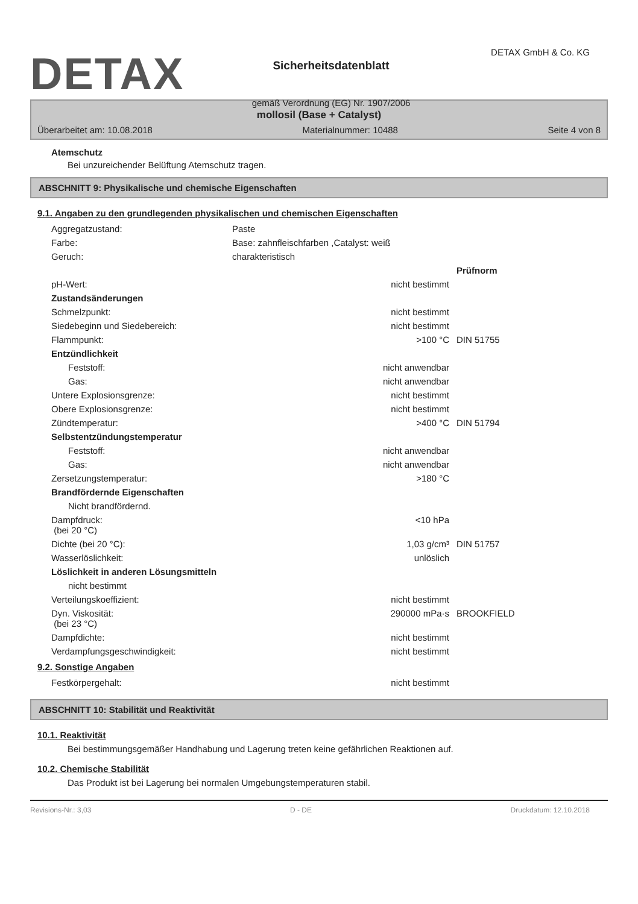DETAX
Sicherheitsdatenblatt
gemäß Verordnung (EG) Nr. 1907/2006
DETAX GmbH & Co. KG
mollosil (Base + Catalyst)
Überarbeitet am: 10.08.2018 Materialnummer: 10488 Seite 4 von 8
Atemschutz
Bei unzureichender Belüftung Atemschutz tragen.
ABSCHNITT 9: Physikalische und chemische Eigenschaften
9.1. Angaben zu den grundlegenden physikalischen und chemischen Eigenschaften
| Aggregatzustand: | Paste |
| Farbe: | Base: zahnfleischfarben ,Catalyst: weiß |
| Geruch: | charakteristisch |
| | | Prüfnorm |
| pH-Wert: | nicht bestimmt | |
| Zustandsänderungen | | |
| Schmelzpunkt: | nicht bestimmt | |
| Siedebeginn und Siedebereich: | nicht bestimmt | |
| Flammpunkt: | >100 °C | DIN 51755 |
| Entzündlichkeit | | |
| Feststoff: | nicht anwendbar | |
| Gas: | nicht anwendbar | |
| Untere Explosionsgrenze: | nicht bestimmt | |
| Obere Explosionsgrenze: | nicht bestimmt | |
| Zündtemperatur: | >400 °C | DIN 51794 |
| Selbstentzündungstemperatur | | |
| Feststoff: | nicht anwendbar | |
| Gas: | nicht anwendbar | |
| Zersetzungstemperatur: | >180 °C | |
| Brandfördernde Eigenschaften | | |
| Nicht brandfördernd. | | |
| Dampfdruck: (bei 20 °C) | <10 hPa | |
| Dichte (bei 20 °C): | 1,03 g/cm³ | DIN 51757 |
| Wasserlöslichkeit: | unlöslich | |
| Löslichkeit in anderen Lösungsmitteln | | |
| nicht bestimmt | | |
| Verteilungskoeffizient: | nicht bestimmt | |
| Dyn. Viskosität: (bei 23 °C) | 290000 mPa·s | BROOKFIELD |
| Dampfdichte: | nicht bestimmt | |
| Verdampfungsgeschwindigkeit: | nicht bestimmt | |
9.2. Sonstige Angaben
| Festkörpergehalt: | nicht bestimmt | |
ABSCHNITT 10: Stabilität und Reaktivität
10.1. Reaktivität
Bei bestimmungsgemäßer Handhabung und Lagerung treten keine gefährlichen Reaktionen auf.
10.2. Chemische Stabilität
Das Produkt ist bei Lagerung bei normalen Umgebungstemperaturen stabil.
Revisions-Nr.: 3,03 D - DE Druckdatum: 12.10.2018